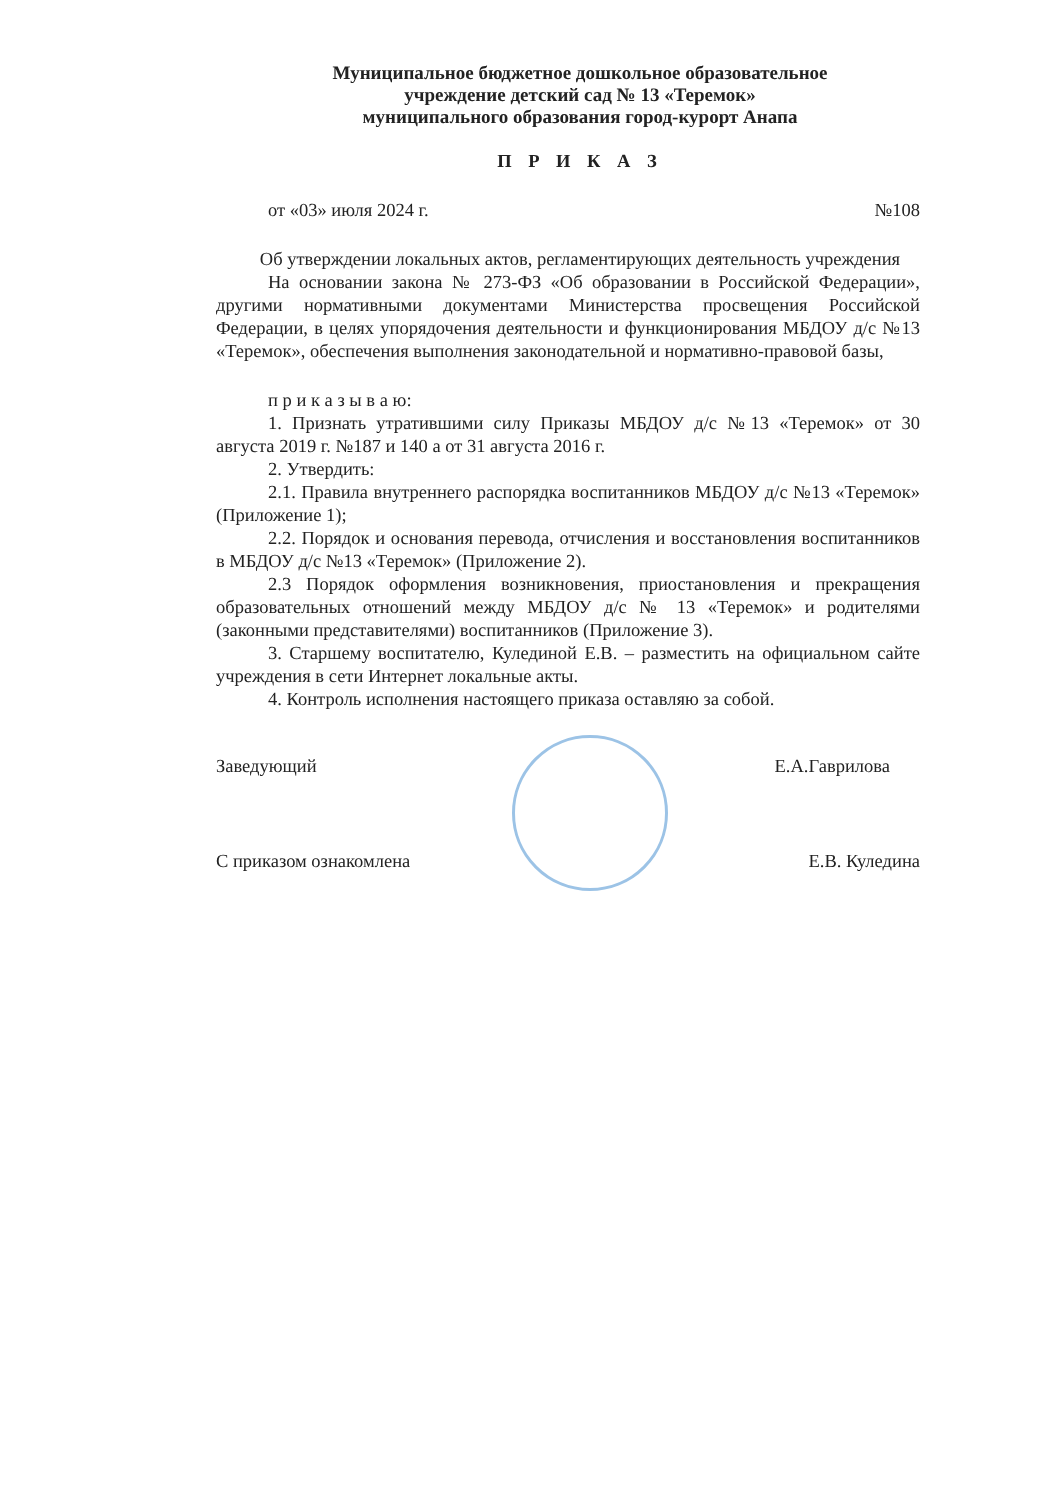Муниципальное бюджетное дошкольное образовательное
учреждение детский сад № 13 «Теремок»
муниципального образования город-курорт Анапа
П Р И К А З
от «03» июля 2024 г. №108
Об утверждении локальных актов, регламентирующих деятельность учреждения
На основании закона № 273-ФЗ «Об образовании в Российской Федерации», другими нормативными документами Министерства просвещения Российской Федерации, в целях упорядочения деятельности и функционирования МБДОУ д/с №13 «Теремок», обеспечения выполнения законодательной и нормативно-правовой базы,
п р и к а з ы в а ю:
1. Признать утратившими силу Приказы МБДОУ д/с №13 «Теремок» от 30 августа 2019 г. №187 и 140 а от 31 августа 2016 г.
2. Утвердить:
2.1. Правила внутреннего распорядка воспитанников МБДОУ д/с №13 «Теремок» (Приложение 1);
2.2. Порядок и основания перевода, отчисления и восстановления воспитанников в МБДОУ д/с №13 «Теремок» (Приложение 2).
2.3 Порядок оформления возникновения, приостановления и прекращения образовательных отношений между МБДОУ д/с № 13 «Теремок» и родителями (законными представителями) воспитанников (Приложение 3).
3. Старшему воспитателю, Кулединой Е.В. – разместить на официальном сайте учреждения в сети Интернет локальные акты.
4. Контроль исполнения настоящего приказа оставляю за собой.
Заведующий Е.А.Гаврилова
С приказом ознакомлена Е.В. Куледина